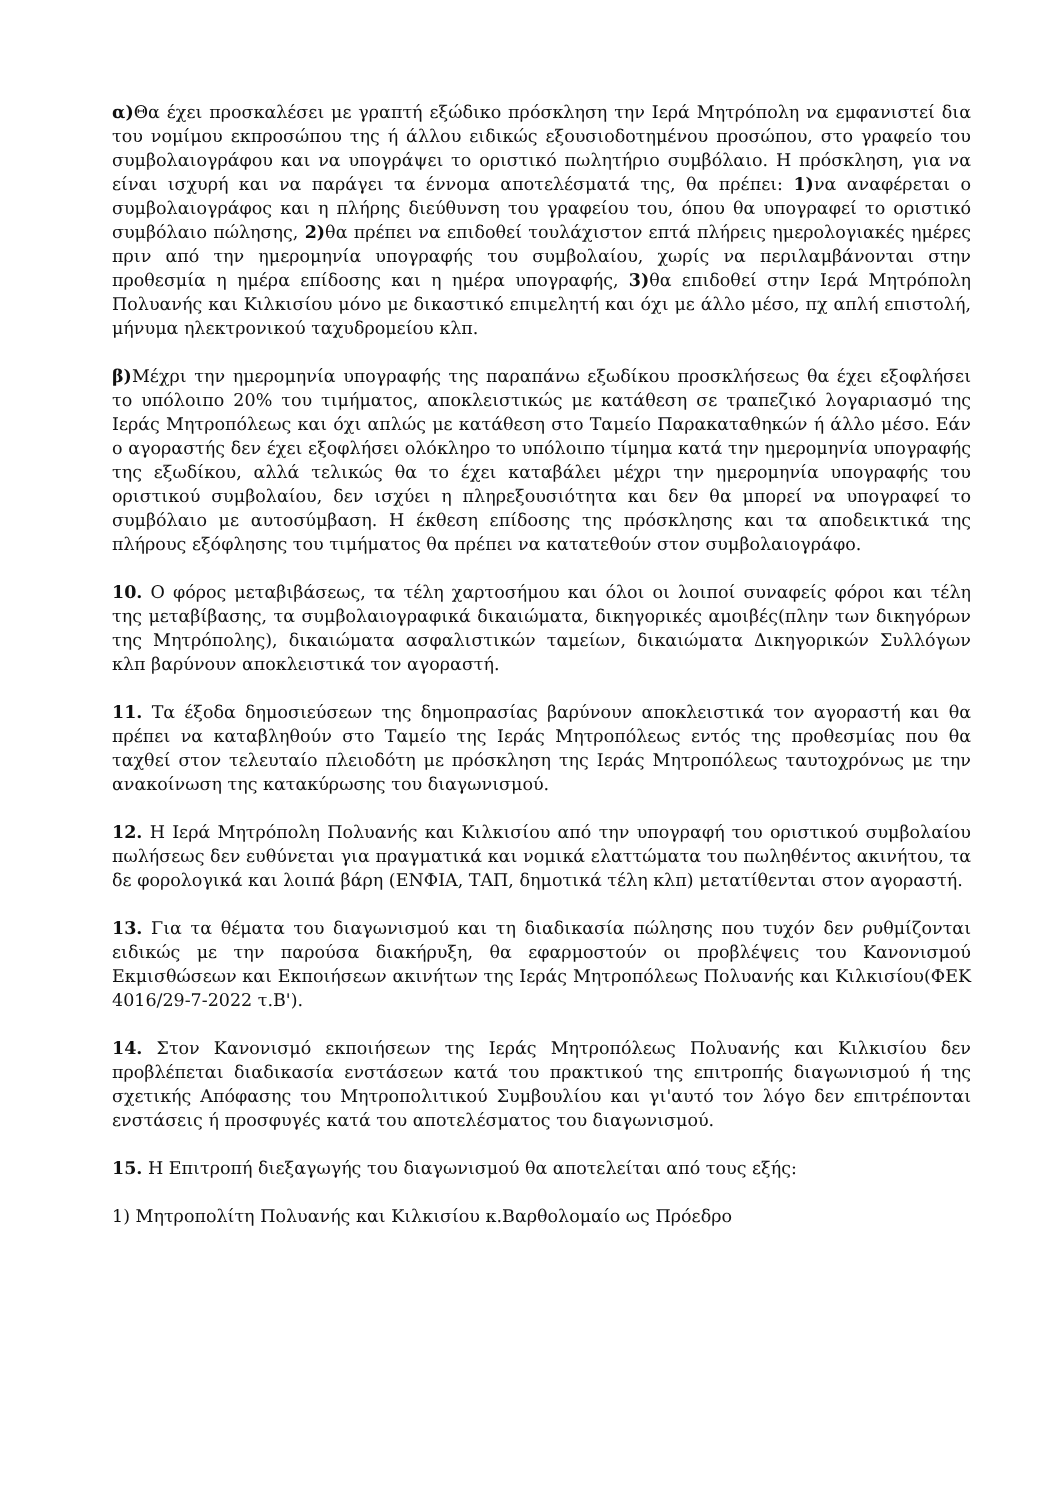α) Θα έχει προσκαλέσει με γραπτή εξώδικο πρόσκληση την Ιερά Μητρόπολη να εμφανιστεί δια του νομίμου εκπροσώπου της ή άλλου ειδικώς εξουσιοδοτημένου προσώπου, στο γραφείο του συμβολαιογράφου και να υπογράψει το οριστικό πωλητήριο συμβόλαιο. Η πρόσκληση, για να είναι ισχυρή και να παράγει τα έννομα αποτελέσματά της, θα πρέπει: 1) να αναφέρεται ο συμβολαιογράφος και η πλήρης διεύθυνση του γραφείου του, όπου θα υπογραφεί το οριστικό συμβόλαιο πώλησης, 2) θα πρέπει να επιδοθεί τουλάχιστον επτά πλήρεις ημερολογιακές ημέρες πριν από την ημερομηνία υπογραφής του συμβολαίου, χωρίς να περιλαμβάνονται στην προθεσμία η ημέρα επίδοσης και η ημέρα υπογραφής, 3) θα επιδοθεί στην Ιερά Μητρόπολη Πολυανής και Κιλκισίου μόνο με δικαστικό επιμελητή και όχι με άλλο μέσο, πχ απλή επιστολή, μήνυμα ηλεκτρονικού ταχυδρομείου κλπ.
β) Μέχρι την ημερομηνία υπογραφής της παραπάνω εξωδίκου προσκλήσεως θα έχει εξοφλήσει το υπόλοιπο 20% του τιμήματος, αποκλειστικώς με κατάθεση σε τραπεζικό λογαριασμό της Ιεράς Μητροπόλεως και όχι απλώς με κατάθεση στο Ταμείο Παρακαταθηκών ή άλλο μέσο. Εάν ο αγοραστής δεν έχει εξοφλήσει ολόκληρο το υπόλοιπο τίμημα κατά την ημερομηνία υπογραφής της εξωδίκου, αλλά τελικώς θα το έχει καταβάλει μέχρι την ημερομηνία υπογραφής του οριστικού συμβολαίου, δεν ισχύει η πληρεξουσιότητα και δεν θα μπορεί να υπογραφεί το συμβόλαιο με αυτοσύμβαση. Η έκθεση επίδοσης της πρόσκλησης και τα αποδεικτικά της πλήρους εξόφλησης του τιμήματος θα πρέπει να κατατεθούν στον συμβολαιογράφο.
10. Ο φόρος μεταβιβάσεως, τα τέλη χαρτοσήμου και όλοι οι λοιποί συναφείς φόροι και τέλη της μεταβίβασης, τα συμβολαιογραφικά δικαιώματα, δικηγορικές αμοιβές(πλην των δικηγόρων της Μητρόπολης), δικαιώματα ασφαλιστικών ταμείων, δικαιώματα Δικηγορικών Συλλόγων κλπ βαρύνουν αποκλειστικά τον αγοραστή.
11. Τα έξοδα δημοσιεύσεων της δημοπρασίας βαρύνουν αποκλειστικά τον αγοραστή και θα πρέπει να καταβληθούν στο Ταμείο της Ιεράς Μητροπόλεως εντός της προθεσμίας που θα ταχθεί στον τελευταίο πλειοδότη με πρόσκληση της Ιεράς Μητροπόλεως ταυτοχρόνως με την ανακοίνωση της κατακύρωσης του διαγωνισμού.
12. Η Ιερά Μητρόπολη Πολυανής και Κιλκισίου από την υπογραφή του οριστικού συμβολαίου πωλήσεως δεν ευθύνεται για πραγματικά και νομικά ελαττώματα του πωληθέντος ακινήτου, τα δε φορολογικά και λοιπά βάρη (ΕΝΦΙΑ, ΤΑΠ, δημοτικά τέλη κλπ) μετατίθενται στον αγοραστή.
13. Για τα θέματα του διαγωνισμού και τη διαδικασία πώλησης που τυχόν δεν ρυθμίζονται ειδικώς με την παρούσα διακήρυξη, θα εφαρμοστούν οι προβλέψεις του Κανονισμού Εκμισθώσεων και Εκποιήσεων ακινήτων της Ιεράς Μητροπόλεως Πολυανής και Κιλκισίου(ΦΕΚ 4016/29-7-2022 τ.Β').
14. Στον Κανονισμό εκποιήσεων της Ιεράς Μητροπόλεως Πολυανής και Κιλκισίου δεν προβλέπεται διαδικασία ενστάσεων κατά του πρακτικού της επιτροπής διαγωνισμού ή της σχετικής Απόφασης του Μητροπολιτικού Συμβουλίου και γι'αυτό τον λόγο δεν επιτρέπονται ενστάσεις ή προσφυγές κατά του αποτελέσματος του διαγωνισμού.
15. Η Επιτροπή διεξαγωγής του διαγωνισμού θα αποτελείται από τους εξής:
1) Μητροπολίτη Πολυανής και Κιλκισίου κ.Βαρθολομαίο ως Πρόεδρο